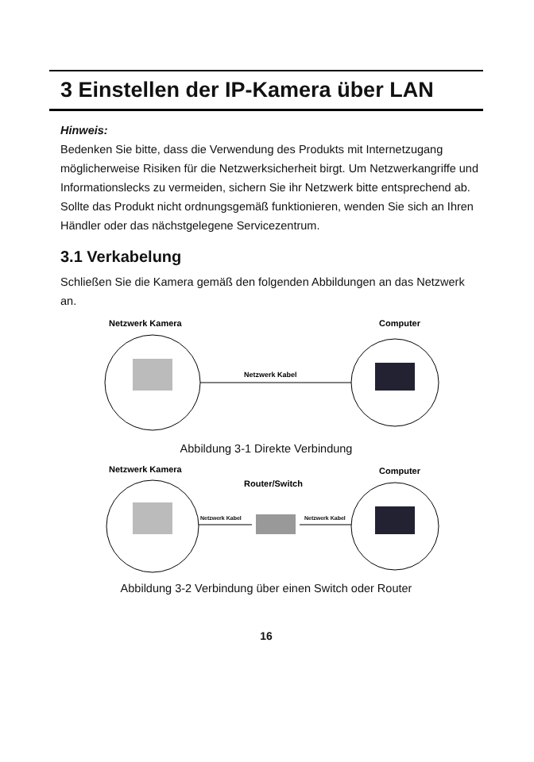3 Einstellen der IP-Kamera über LAN
Hinweis:
Bedenken Sie bitte, dass die Verwendung des Produkts mit Internetzugang möglicherweise Risiken für die Netzwerksicherheit birgt. Um Netzwerkangriffe und Informationslecks zu vermeiden, sichern Sie ihr Netzwerk bitte entsprechend ab.
Sollte das Produkt nicht ordnungsgemäß funktionieren, wenden Sie sich an Ihren Händler oder das nächstgelegene Servicezentrum.
3.1 Verkabelung
Schließen Sie die Kamera gemäß den folgenden Abbildungen an das Netzwerk an.
Netzwerk Kamera
Computer
Netzwerk Kabel
Abbildung 3-1 Direkte Verbindung
Netzwerk Kamera
Computer
Router/Switch
Netzwerk Kabel
Netzwerk Kabel
Abbildung 3-2 Verbindung über einen Switch oder Router
16